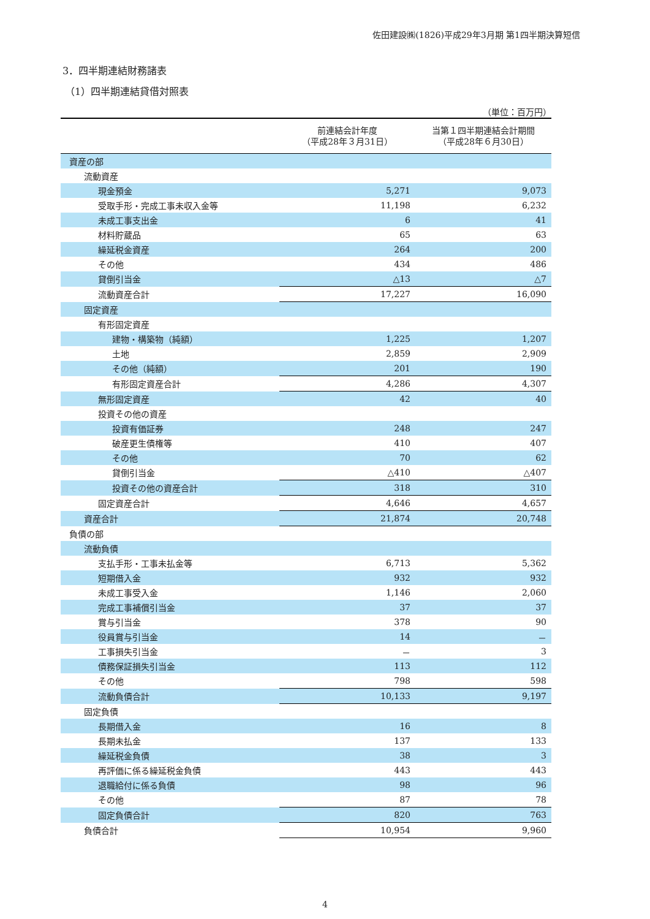佐田建設㈱(1826)平成29年3月期 第1四半期決算短信
3．四半期連結財務諸表
（1）四半期連結貸借対照表
（単位：百万円）
| | 前連結会計年度 （平成28年３月31日） | 当第１四半期連結会計期間 （平成28年６月30日） |
| --- | --- | --- |
| 資産の部 | | |
| 流動資産 | | |
| 現金預金 | 5,271 | 9,073 |
| 受取手形・完成工事未収入金等 | 11,198 | 6,232 |
| 未成工事支出金 | 6 | 41 |
| 材料貯蔵品 | 65 | 63 |
| 繰延税金資産 | 264 | 200 |
| その他 | 434 | 486 |
| 貸倒引当金 | △13 | △7 |
| 流動資産合計 | 17,227 | 16,090 |
| 固定資産 | | |
| 有形固定資産 | | |
| 建物・構築物（純額） | 1,225 | 1,207 |
| 土地 | 2,859 | 2,909 |
| その他（純額） | 201 | 190 |
| 有形固定資産合計 | 4,286 | 4,307 |
| 無形固定資産 | 42 | 40 |
| 投資その他の資産 | | |
| 投資有価証券 | 248 | 247 |
| 破産更生債権等 | 410 | 407 |
| その他 | 70 | 62 |
| 貸倒引当金 | △410 | △407 |
| 投資その他の資産合計 | 318 | 310 |
| 固定資産合計 | 4,646 | 4,657 |
| 資産合計 | 21,874 | 20,748 |
| 負債の部 | | |
| 流動負債 | | |
| 支払手形・工事未払金等 | 6,713 | 5,362 |
| 短期借入金 | 932 | 932 |
| 未成工事受入金 | 1,146 | 2,060 |
| 完成工事補償引当金 | 37 | 37 |
| 賞与引当金 | 378 | 90 |
| 役員賞与引当金 | 14 | － |
| 工事損失引当金 | － | 3 |
| 債務保証損失引当金 | 113 | 112 |
| その他 | 798 | 598 |
| 流動負債合計 | 10,133 | 9,197 |
| 固定負債 | | |
| 長期借入金 | 16 | 8 |
| 長期未払金 | 137 | 133 |
| 繰延税金負債 | 38 | 3 |
| 再評価に係る繰延税金負債 | 443 | 443 |
| 退職給付に係る負債 | 98 | 96 |
| その他 | 87 | 78 |
| 固定負債合計 | 820 | 763 |
| 負債合計 | 10,954 | 9,960 |
4